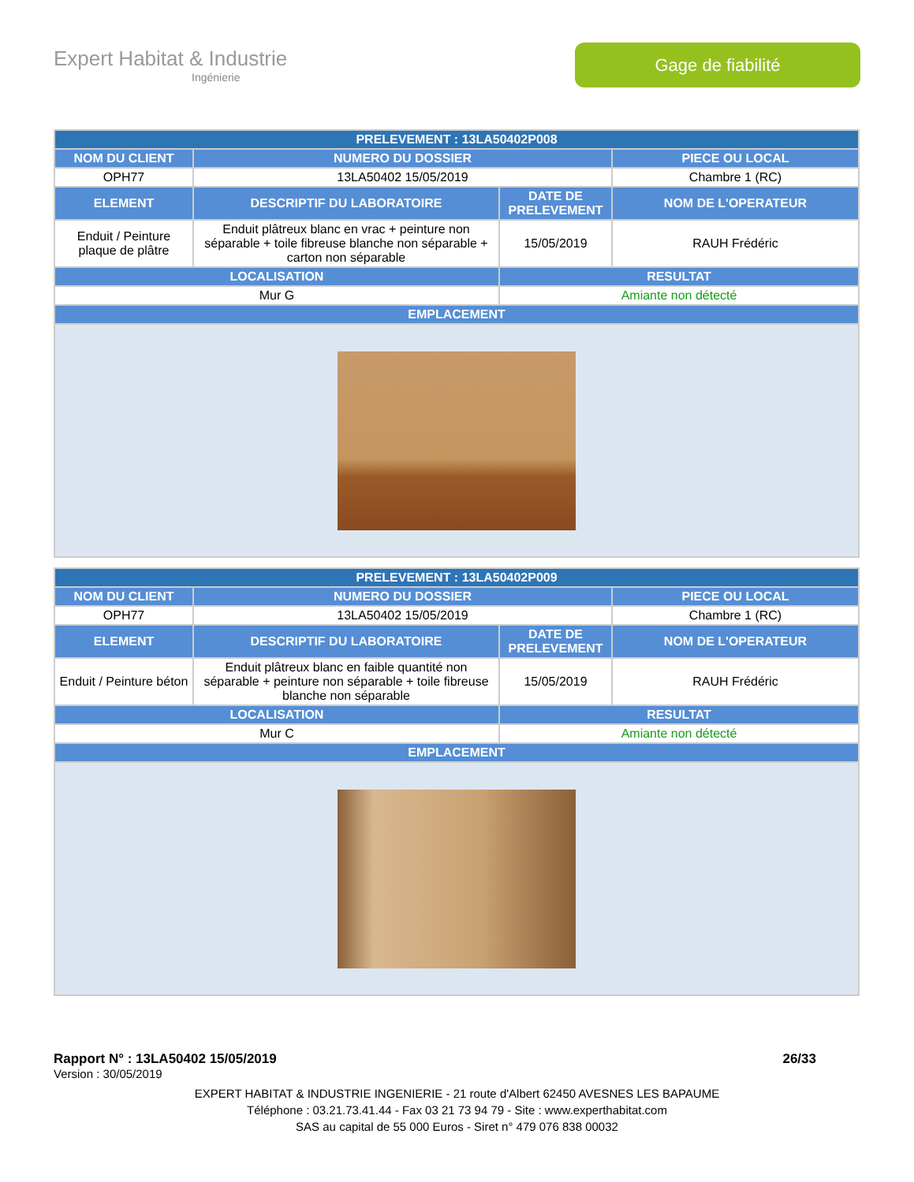Expert Habitat & Industrie
Ingénierie
Gage de fiabilité
| PRELEVEMENT : 13LA50402P008 | | | |
| --- | --- | --- | --- |
| NOM DU CLIENT | NUMERO DU DOSSIER | | PIECE OU LOCAL |
| OPH77 | 13LA50402 15/05/2019 | | Chambre 1 (RC) |
| ELEMENT | DESCRIPTIF DU LABORATOIRE | DATE DE PRELEVEMENT | NOM DE L'OPERATEUR |
| Enduit / Peinture plaque de plâtre | Enduit plâtreux blanc en vrac + peinture non séparable + toile fibreuse blanche non séparable + carton non séparable | 15/05/2019 | RAUH Frédéric |
| LOCALISATION | | RESULTAT | |
| Mur G | | Amiante non détecté | |
| EMPLACEMENT | | | |
| PRELEVEMENT : 13LA50402P009 | | | |
| --- | --- | --- | --- |
| NOM DU CLIENT | NUMERO DU DOSSIER | | PIECE OU LOCAL |
| OPH77 | 13LA50402 15/05/2019 | | Chambre 1 (RC) |
| ELEMENT | DESCRIPTIF DU LABORATOIRE | DATE DE PRELEVEMENT | NOM DE L'OPERATEUR |
| Enduit / Peinture béton | Enduit plâtreux blanc en faible quantité non séparable + peinture non séparable + toile fibreuse blanche non séparable | 15/05/2019 | RAUH Frédéric |
| LOCALISATION | | RESULTAT | |
| Mur C | | Amiante non détecté | |
| EMPLACEMENT | | | |
Rapport N° : 13LA50402 15/05/2019 26/33
Version : 30/05/2019
EXPERT HABITAT & INDUSTRIE INGENIERIE - 21 route d'Albert 62450 AVESNES LES BAPAUME
Téléphone : 03.21.73.41.44 - Fax 03 21 73 94 79 - Site : www.experthabitat.com
SAS au capital de 55 000 Euros - Siret n° 479 076 838 00032